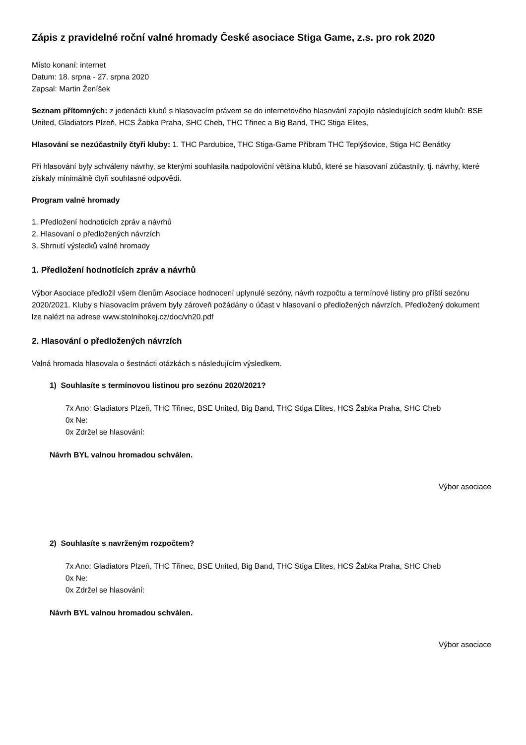Zápis z pravidelné roční valné hromady České asociace Stiga Game, z.s. pro rok 2020
Místo konaní: internet
Datum: 18. srpna - 27. srpna 2020
Zapsal: Martin Ženíšek
Seznam přítomných: z jedenácti klubů s hlasovacím právem se do internetového hlasování zapojilo následujících sedm klubů: BSE United, Gladiators Plzeň, HCS Žabka Praha, SHC Cheb, THC Třinec a Big Band, THC Stiga Elites,
Hlasování se nezúčastnily čtyři kluby: 1. THC Pardubice, THC Stiga-Game Příbram THC Teplýšovice, Stiga HC Benátky
Při hlasování byly schváleny návrhy, se kterými souhlasila nadpoloviční většina klubů, které se hlasovaní zúčastnily, tj. návrhy, které získaly minimálně čtyři souhlasné odpovědi.
Program valné hromady
1. Předložení hodnoticích zpráv a návrhů
2. Hlasovaní o předložených návrzích
3. Shrnutí výsledků valné hromady
1. Předložení hodnotících zpráv a návrhů
Výbor Asociace předložil všem členům Asociace hodnocení uplynulé sezóny, návrh rozpočtu a termínové listiny pro příští sezónu 2020/2021. Kluby s hlasovacím právem byly zároveň požádány o účast v hlasovaní o předložených návrzích. Předložený dokument lze nalézt na adrese www.stolnihokej.cz/doc/vh20.pdf
2. Hlasování o předložených návrzích
Valná hromada hlasovala o šestnácti otázkách s následujícím výsledkem.
1) Souhlasíte s termínovou listinou pro sezónu 2020/2021?
7x Ano: Gladiators Plzeň, THC Třinec, BSE United, Big Band, THC Stiga Elites, HCS Žabka Praha, SHC Cheb
0x Ne:
0x Zdržel se hlasování:
Návrh BYL valnou hromadou schválen.
Výbor asociace
2) Souhlasíte s navrženým rozpočtem?
7x Ano: Gladiators Plzeň, THC Třinec, BSE United, Big Band, THC Stiga Elites, HCS Žabka Praha, SHC Cheb
0x Ne:
0x Zdržel se hlasování:
Návrh BYL valnou hromadou schválen.
Výbor asociace